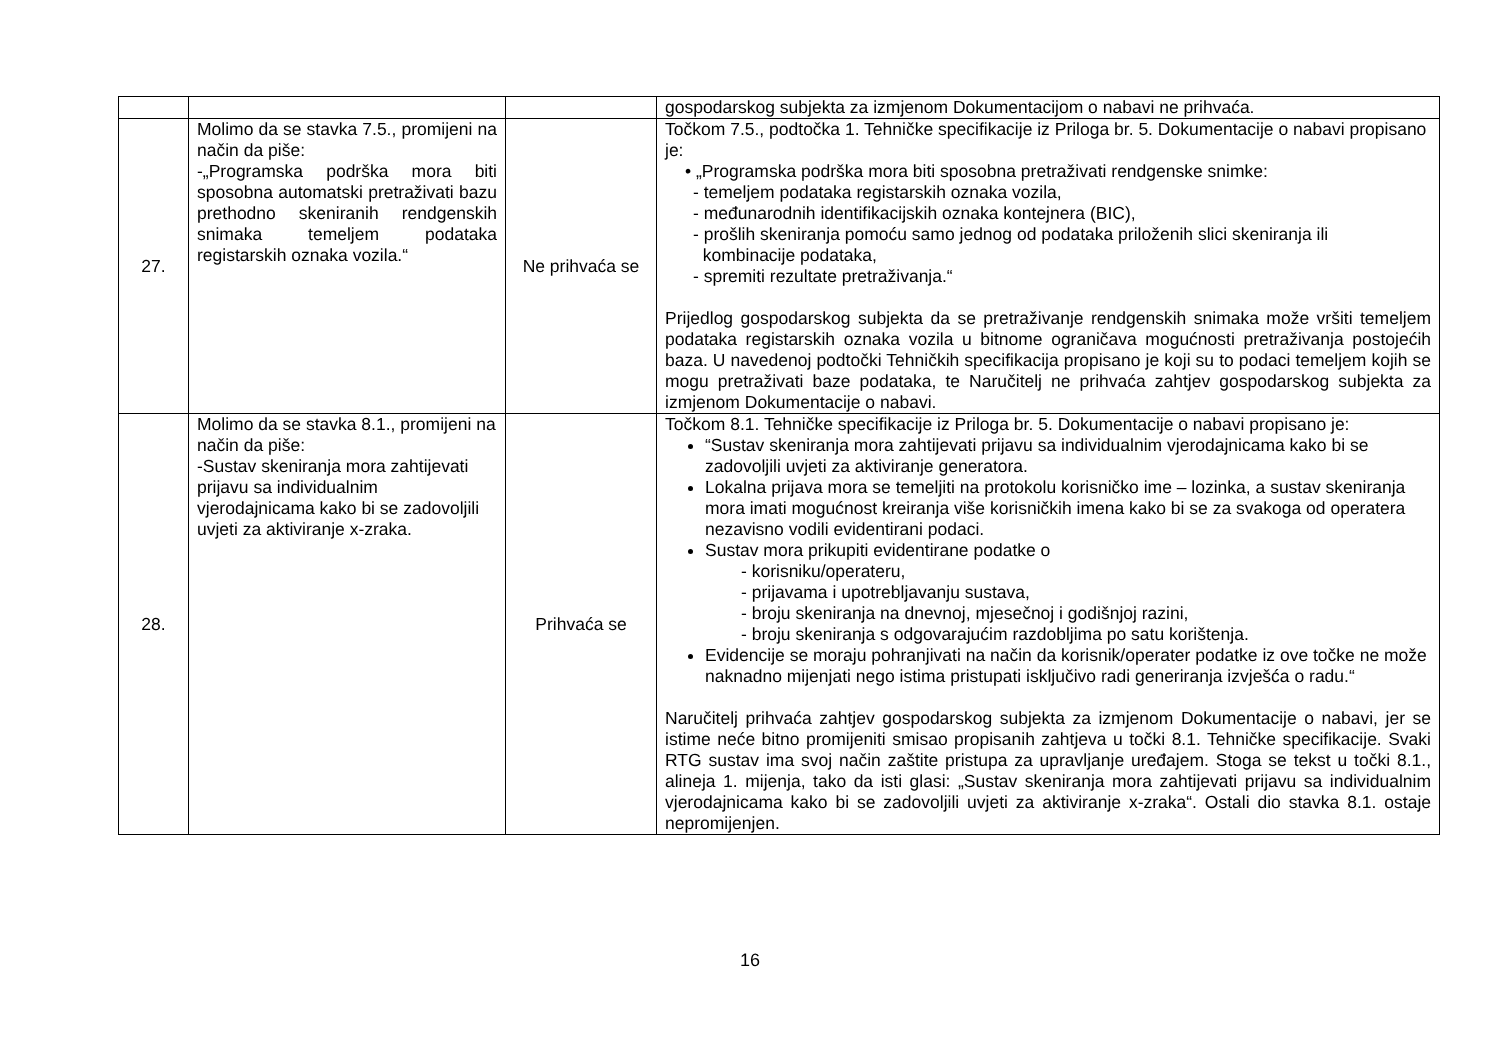| | | | gospodarskog subjekta za izmjenom Dokumentacijom o nabavi ne prihvaća. |
| 27. | Molimo da se stavka 7.5., promijeni na način da piše: -„Programska podrška mora biti sposobna automatski pretraživati bazu prethodno skeniranih rendgenskih snimaka temeljem podataka registarskih oznaka vozila.“ | Ne prihvaća se | Točkom 7.5., podtočka 1. Tehničke specifikacije iz Priloga br. 5. Dokumentacije o nabavi propisano je: • „Programska podrška mora biti sposobna pretraživati rendgenske snimke: - temeljem podataka registarskih oznaka vozila, - međunarodnih identifikacijskih oznaka kontejnera (BIC), - prošlih skeniranja pomoću samo jednog od podataka priloženih slici skeniranja ili kombinacije podataka, - spremiti rezultate pretraživanja.“ Prijedlog gospodarskog subjekta da se pretraživanje rendgenskih snimaka može vršiti temeljem podataka registarskih oznaka vozila u bitnome ograničava mogućnosti pretraživanja postojećih baza. U navedenoj podtočki Tehničkih specifikacija propisano je koji su to podaci temeljem kojih se mogu pretraživati baze podataka, te Naručitelj ne prihvaća zahtjev gospodarskog subjekta za izmjenom Dokumentacije o nabavi. |
| 28. | Molimo da se stavka 8.1., promijeni na način da piše: -Sustav skeniranja mora zahtijevati prijavu sa individualnim vjerodajnicama kako bi se zadovoljili uvjeti za aktiviranje x-zraka. | Prihvaća se | Točkom 8.1. Tehničke specifikacije iz Priloga br. 5. Dokumentacije o nabavi propisano je: “Sustav skeniranja mora zahtijevati prijavu sa individualnim vjerodajnicama kako bi se zadovoljili uvjeti za aktiviranje generatora. Lokalna prijava mora se temeljiti na protokolu korisničko ime – lozinka, a sustav skeniranja mora imati mogućnost kreiranja više korisničkih imena kako bi se za svakoga od operatera nezavisno vodili evidentirani podaci. Sustav mora prikupiti evidentirane podatke o - korisniku/operateru, - prijavama i upotrebljavanju sustava, - broju skeniranja na dnevnoj, mjesečnoj i godišnjoj razini, - broju skeniranja s odgovarajućim razdobljima po satu korištenja. Evidencije se moraju pohranjivati na način da korisnik/operater podatke iz ove točke ne može naknadno mijenjati nego istima pristupati isključivo radi generiranja izvješća o radu.“ Naručitelj prihvaća zahtjev gospodarskog subjekta za izmjenom Dokumentacije o nabavi, jer se istime neće bitno promijeniti smisao propisanih zahtjeva u točki 8.1. Tehničke specifikacije. Svaki RTG sustav ima svoj način zaštite pristupa za upravljanje uređajem. Stoga se tekst u točki 8.1., alineja 1. mijenja, tako da isti glasi: „Sustav skeniranja mora zahtijevati prijavu sa individualnim vjerodajnicama kako bi se zadovoljili uvjeti za aktiviranje x-zraka“. Ostali dio stavka 8.1. ostaje nepromijenjen. |
16